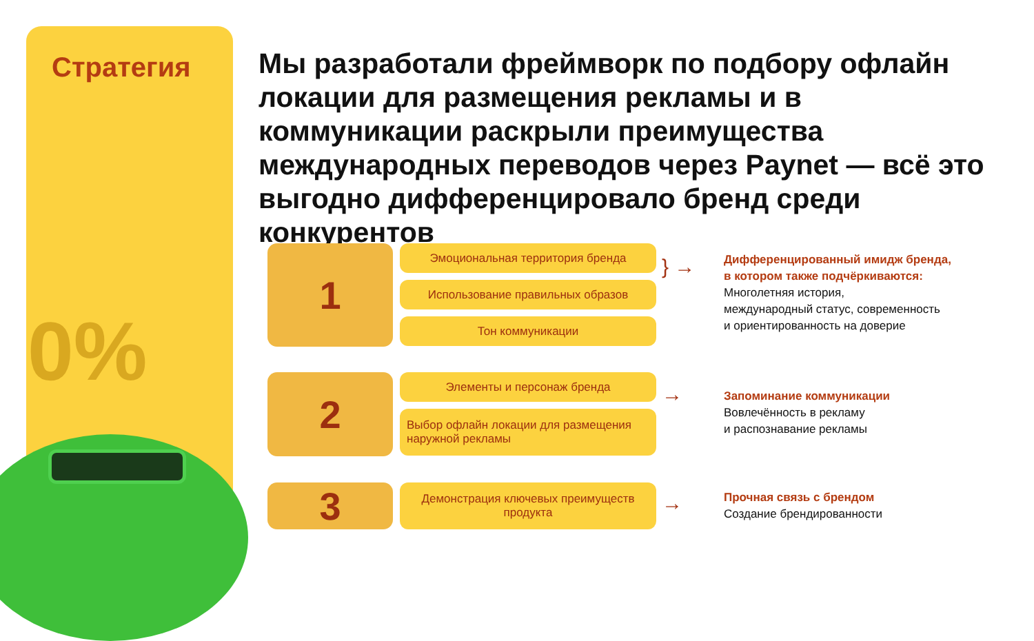Стратегия
0%
Мы разработали фреймворк по подбору офлайн локации для размещения рекламы и в коммуникации раскрыли преимущества международных переводов через Paynet — всё это выгодно дифференцировало бренд среди конкурентов
1
Эмоциональная территория бренда
Использование правильных образов
Тон коммуникации
} →
Дифференцированный имидж бренда,
в котором также подчёркиваются:
Многолетняя история,
международный статус, современность
и ориентированность на доверие
2
Элементы и персонаж бренда
Выбор офлайн локации для размещения наружной рекламы
→
Запоминание коммуникации
Вовлечённость в рекламу
и распознавание рекламы
3
Демонстрация ключевых преимуществ продукта
→
Прочная связь с брендом
Создание брендированности